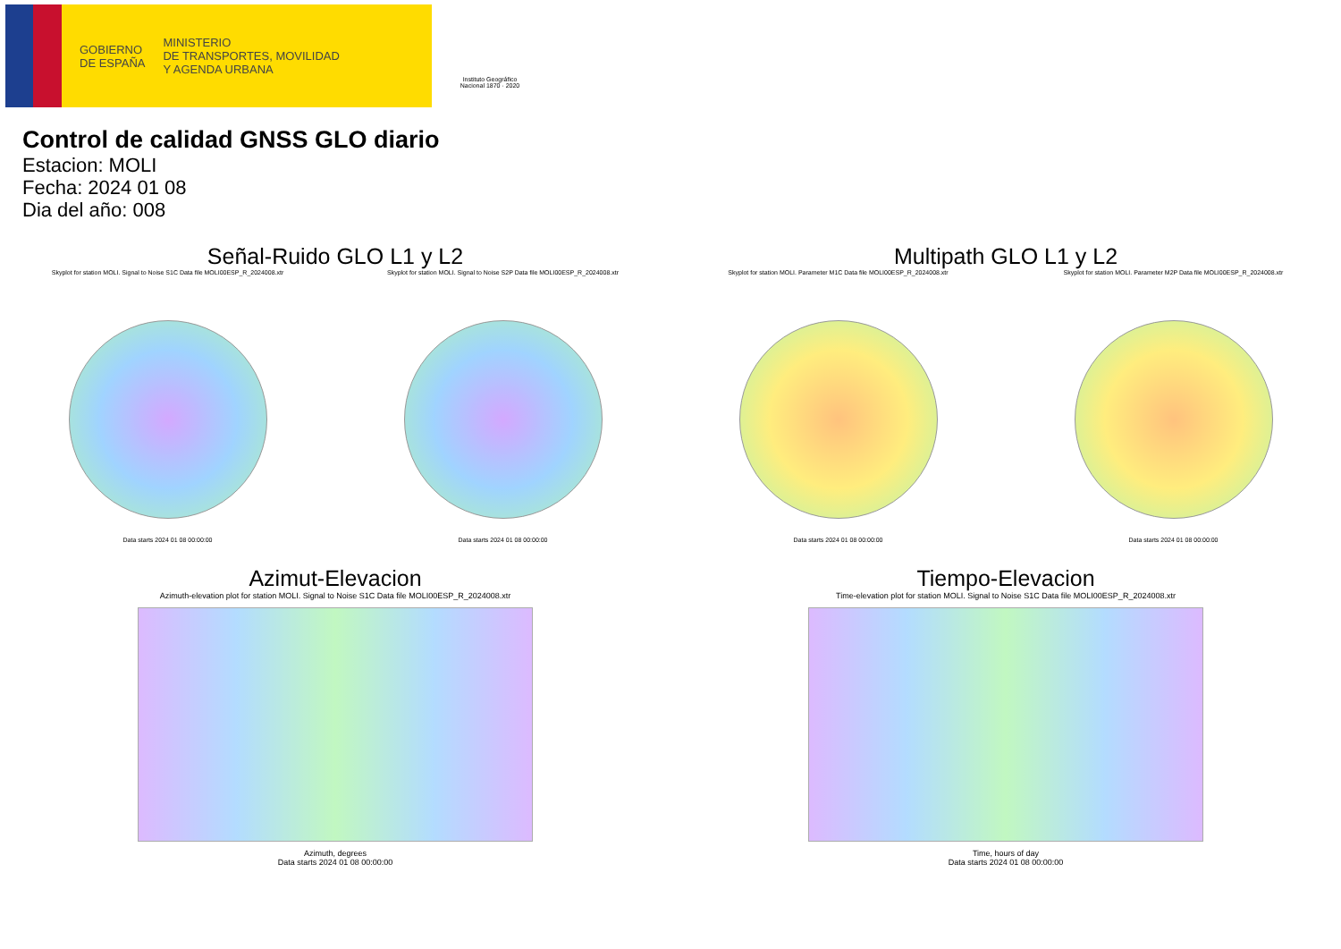GOBIERNO
DE ESPAÑA
MINISTERIO
DE TRANSPORTES, MOVILIDAD
Y AGENDA URBANA
Instituto Geográfico Nacional 1870 · 2020
Control de calidad GNSS GLO diario
Estacion: MOLI
Fecha: 2024 01 08
Dia del año: 008
Señal-Ruido GLO L1 y L2
Skyplot for station MOLI. Signal to Noise S1C Data file MOLI00ESP_R_2024008.xtr
Data starts 2024 01 08 00:00:00
Skyplot for station MOLI. Signal to Noise S2P Data file MOLI00ESP_R_2024008.xtr
Data starts 2024 01 08 00:00:00
Multipath GLO L1 y L2
Skyplot for station MOLI. Parameter M1C Data file MOLI00ESP_R_2024008.xtr
Data starts 2024 01 08 00:00:00
Skyplot for station MOLI. Parameter M2P Data file MOLI00ESP_R_2024008.xtr
Data starts 2024 01 08 00:00:00
Azimut-Elevacion
Azimuth-elevation plot for station MOLI. Signal to Noise S1C Data file MOLI00ESP_R_2024008.xtr
Azimuth, degrees
Data starts 2024 01 08 00:00:00
Tiempo-Elevacion
Time-elevation plot for station MOLI. Signal to Noise S1C Data file MOLI00ESP_R_2024008.xtr
Time, hours of day
Data starts 2024 01 08 00:00:00